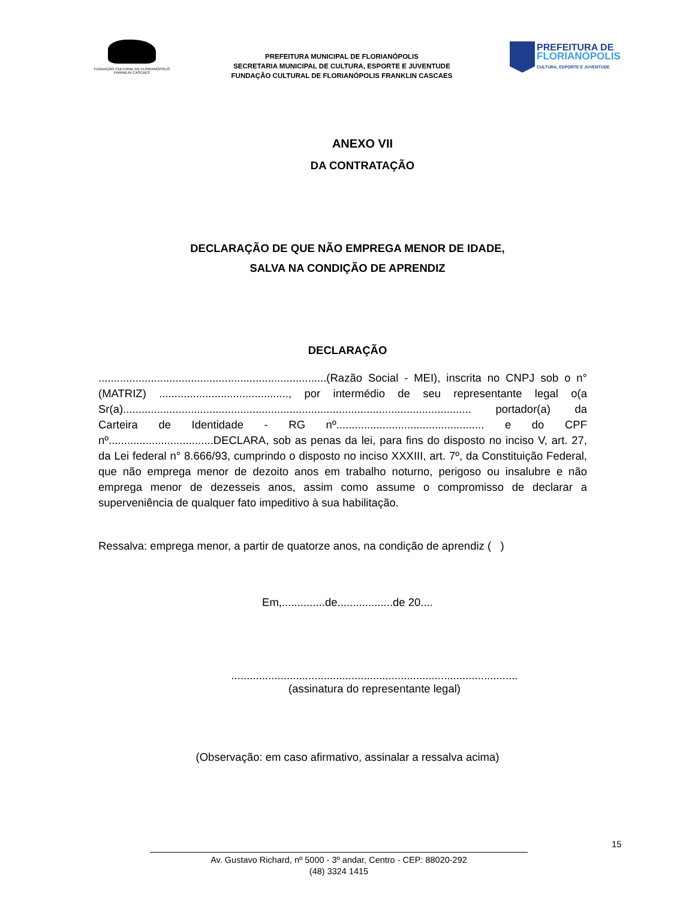FUNDAÇÃO CULTURAL DE FLORIANÓPOLIS
FRANKLIN CASCAES
PREFEITURA MUNICIPAL DE FLORIANÓPOLIS
SECRETARIA MUNICIPAL DE CULTURA, ESPORTE E JUVENTUDE
FUNDAÇÃO CULTURAL DE FLORIANÓPOLIS FRANKLIN CASCAES
PREFEITURA DE
FLORIANÓPOLIS
CULTURA, ESPORTE E JUVENTUDE
ANEXO VII
DA CONTRATAÇÃO
DECLARAÇÃO DE QUE NÃO EMPREGA MENOR DE IDADE,
SALVA NA CONDIÇÃO DE APRENDIZ
DECLARAÇÃO
..........................................................................(Razão Social - MEI), inscrita no CNPJ sob o n° (MATRIZ) .........................................., por intermédio de seu representante legal o(a Sr(a)................................................................................................................. portador(a) da Carteira de Identidade - RG nº................................................ e do CPF nº..................................DECLARA, sob as penas da lei, para fins do disposto no inciso V, art. 27, da Lei federal n° 8.666/93, cumprindo o disposto no inciso XXXIII, art. 7º, da Constituição Federal, que não emprega menor de dezoito anos em trabalho noturno, perigoso ou insalubre e não emprega menor de dezesseis anos, assim como assume o compromisso de declarar a superveniência de qualquer fato impeditivo à sua habilitação.
Ressalva: emprega menor, a partir de quatorze anos, na condição de aprendiz ( )
Em,..............de..................de 20....
.............................................................................................
(assinatura do representante legal)
(Observação: em caso afirmativo, assinalar a ressalva acima)
15
Av. Gustavo Richard, nº 5000 - 3º andar, Centro - CEP: 88020-292
(48) 3324 1415